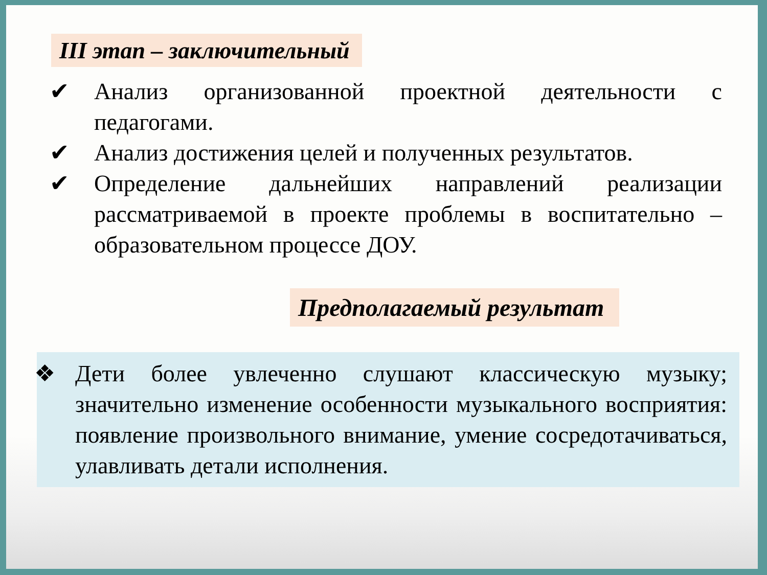III этап – заключительный
✔ Анализ организованной проектной деятельности с педагогами.
✔ Анализ достижения целей и полученных результатов.
✔ Определение дальнейших направлений реализации рассматриваемой в проекте проблемы в воспитательно – образовательном процессе ДОУ.
Предполагаемый результат
❖ Дети более увлеченно слушают классическую музыку; значительно изменение особенности музыкального восприятия: появление произвольного внимание, умение сосредотачиваться, улавливать детали исполнения.